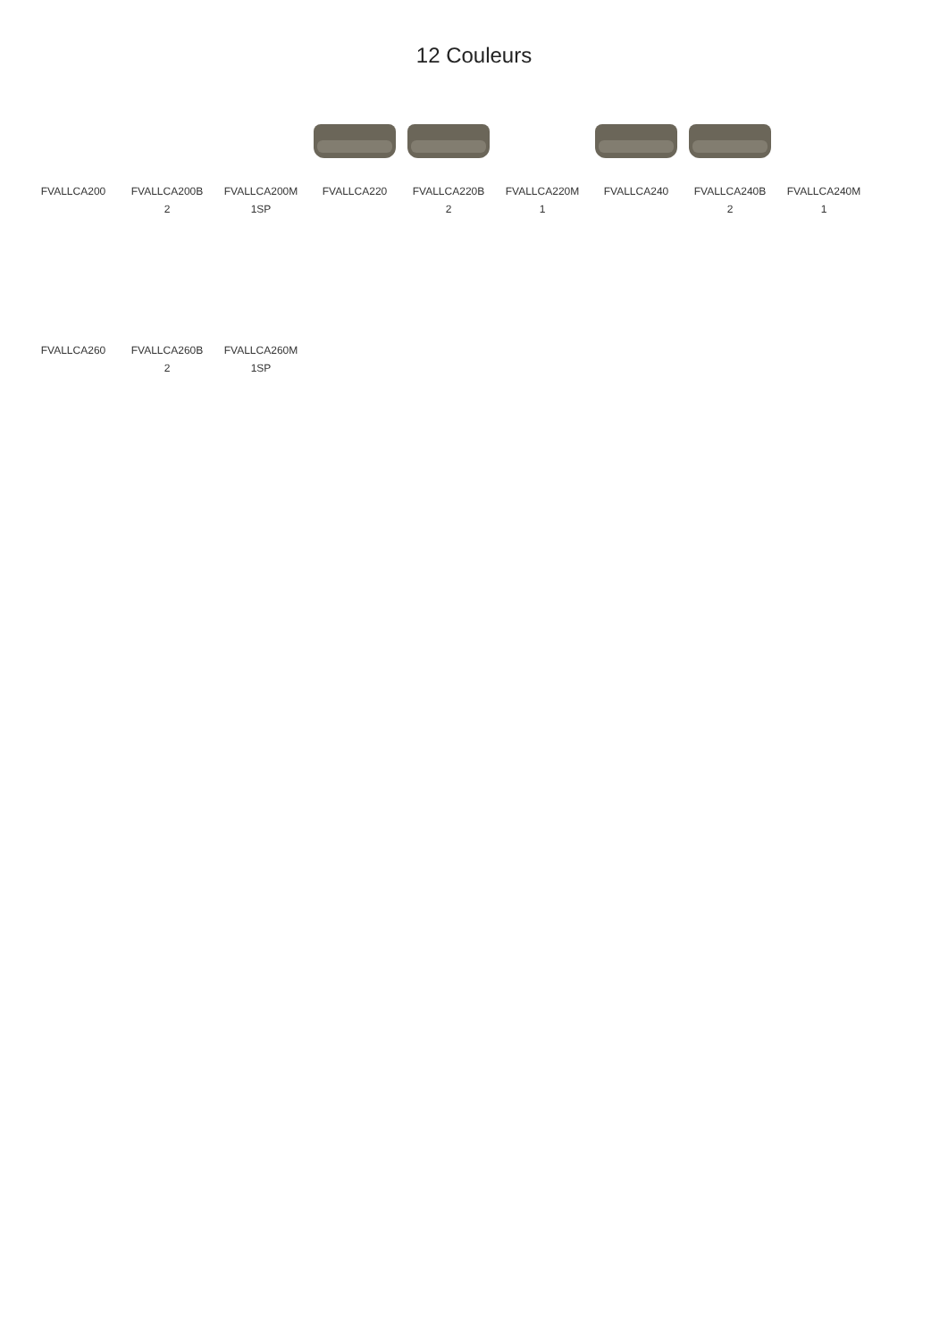12 Couleurs
FVALLCA200 FVALLCA200B
2
FVALLCA200M
1SP
FVALLCA220 FVALLCA220B
2
FVALLCA220M
1
FVALLCA240 FVALLCA240B
2
FVALLCA240M
1
FVALLCA260 FVALLCA260B
2
FVALLCA260M
1SP